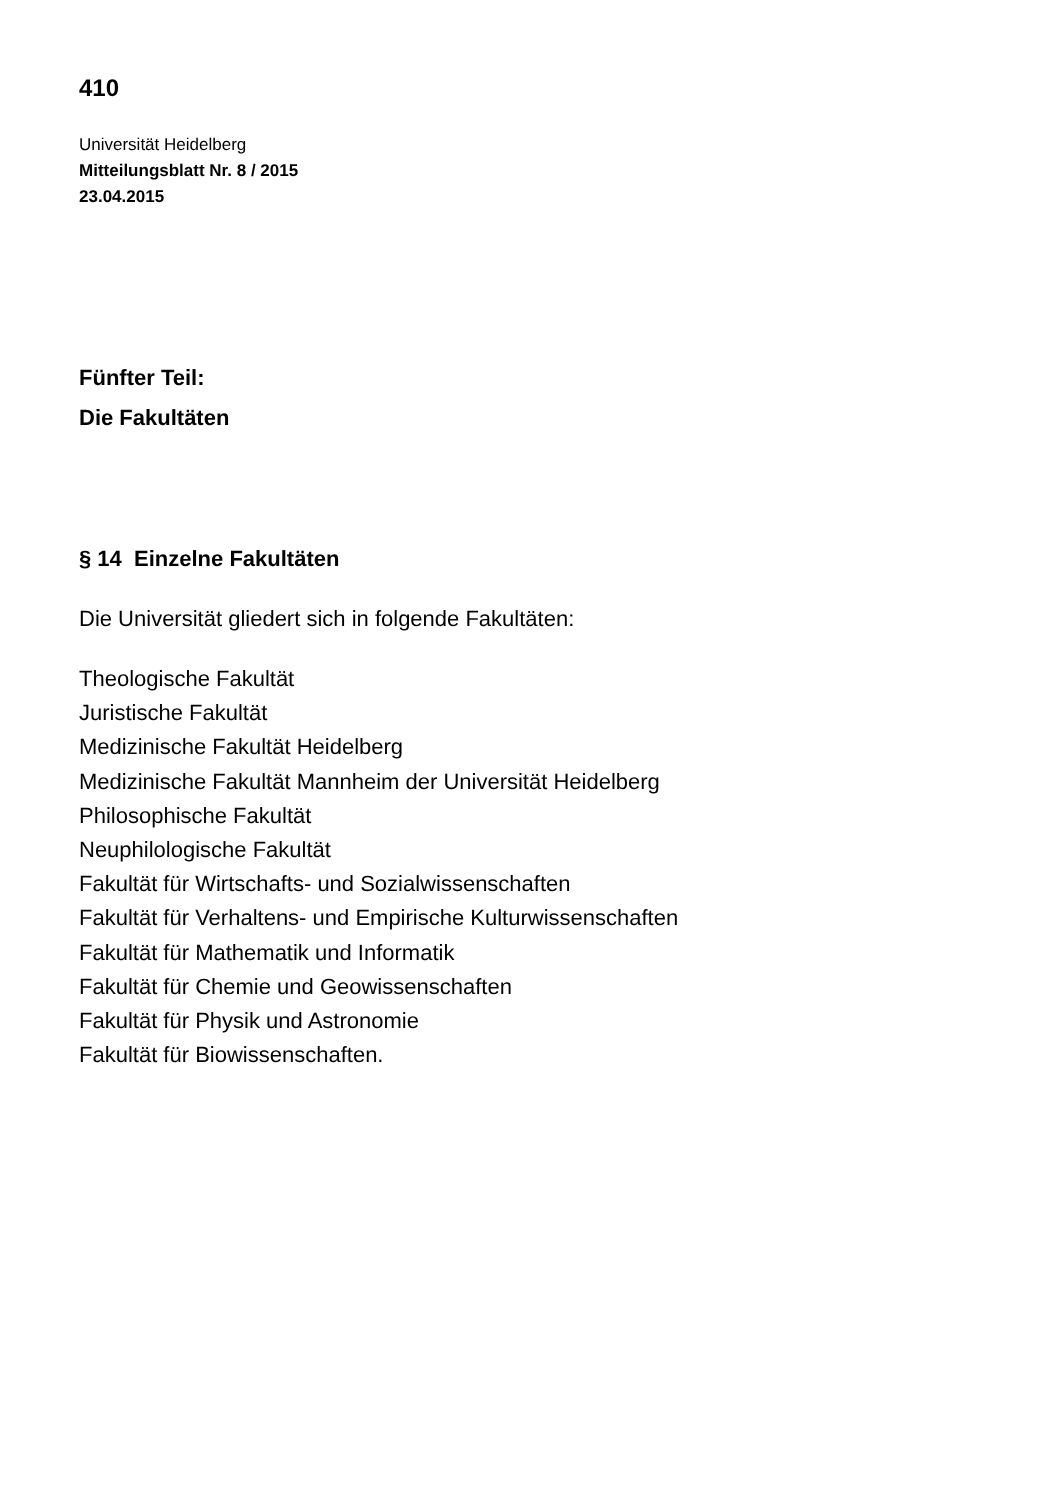410
Universität Heidelberg
Mitteilungsblatt Nr. 8 / 2015
23.04.2015
Fünfter Teil:
Die Fakultäten
§ 14 Einzelne Fakultäten
Die Universität gliedert sich in folgende Fakultäten:
Theologische Fakultät
Juristische Fakultät
Medizinische Fakultät Heidelberg
Medizinische Fakultät Mannheim der Universität Heidelberg
Philosophische Fakultät
Neuphilologische Fakultät
Fakultät für Wirtschafts- und Sozialwissenschaften
Fakultät für Verhaltens- und Empirische Kulturwissenschaften
Fakultät für Mathematik und Informatik
Fakultät für Chemie und Geowissenschaften
Fakultät für Physik und Astronomie
Fakultät für Biowissenschaften.